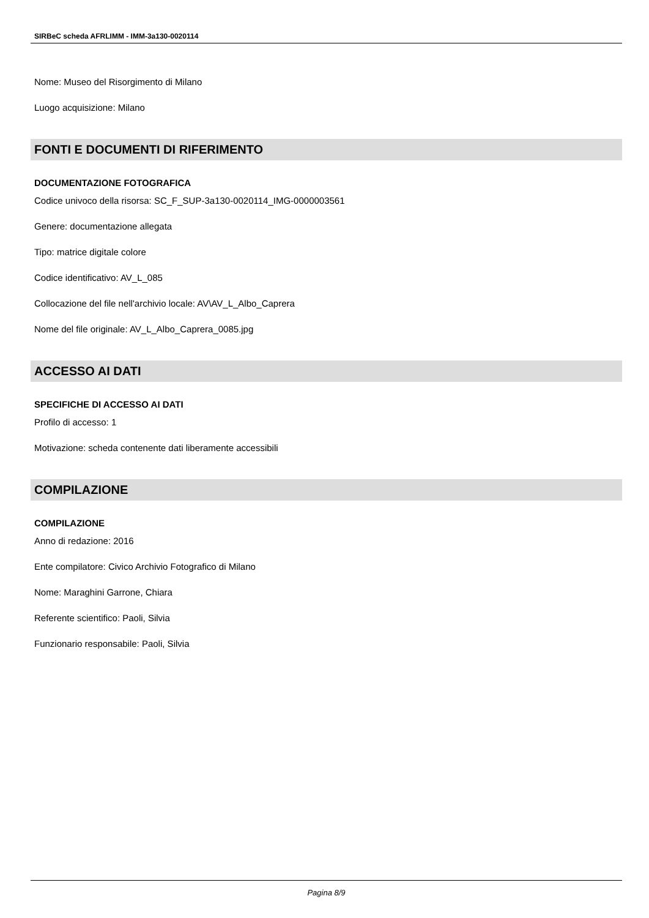SIRBeC scheda AFRLIMM - IMM-3a130-0020114
Nome: Museo del Risorgimento di Milano
Luogo acquisizione: Milano
FONTI E DOCUMENTI DI RIFERIMENTO
DOCUMENTAZIONE FOTOGRAFICA
Codice univoco della risorsa: SC_F_SUP-3a130-0020114_IMG-0000003561
Genere: documentazione allegata
Tipo: matrice digitale colore
Codice identificativo: AV_L_085
Collocazione del file nell'archivio locale: AV\AV_L_Albo_Caprera
Nome del file originale: AV_L_Albo_Caprera_0085.jpg
ACCESSO AI DATI
SPECIFICHE DI ACCESSO AI DATI
Profilo di accesso: 1
Motivazione: scheda contenente dati liberamente accessibili
COMPILAZIONE
COMPILAZIONE
Anno di redazione: 2016
Ente compilatore: Civico Archivio Fotografico di Milano
Nome: Maraghini Garrone, Chiara
Referente scientifico: Paoli, Silvia
Funzionario responsabile: Paoli, Silvia
Pagina 8/9